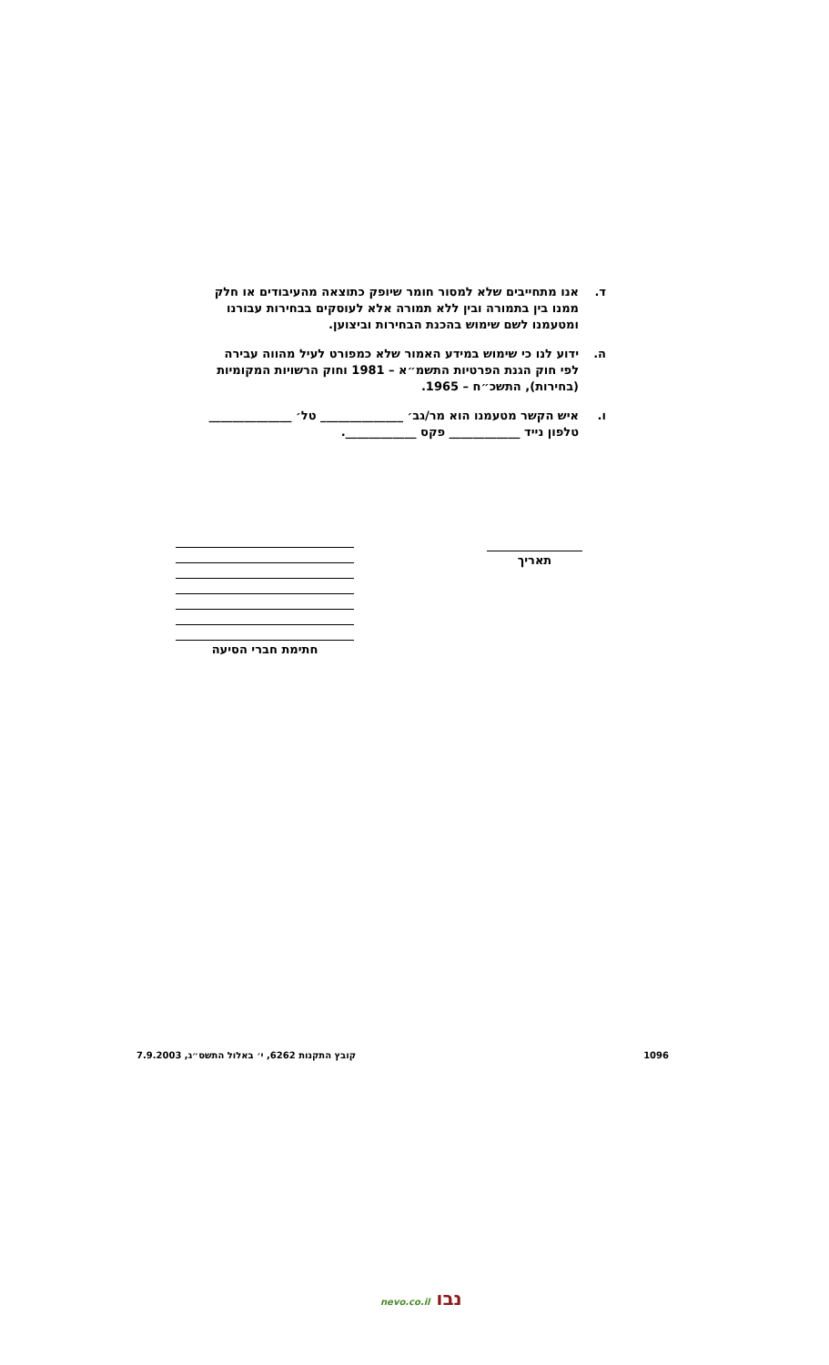ד. אנו מתחייבים שלא למסור חומר שיופק כתוצאה מהעיבודים או חלק ממנו בין בתמורה ובין ללא תמורה אלא לעוסקים בבחירות עבורנו ומטעמנו לשם שימוש בהכנת הבחירות וביצוען.
ה. ידוע לנו כי שימוש במידע האמור שלא כמפורט לעיל מהווה עבירה לפי חוק הגנת הפרטיות התשמ״א – 1981 וחוק הרשויות המקומיות (בחירות), התשכ״ח – 1965.
ו. איש הקשר מטעמנו הוא מר/גב׳ ______________ טל׳ ______________
טלפון נייד ____________ פקס ____________.
תאריך
חתימת חברי הסיעה
1096 קובץ התקנות 6262, י׳ באלול התשס״ג, 7.9.2003
נבו nevo.co.il